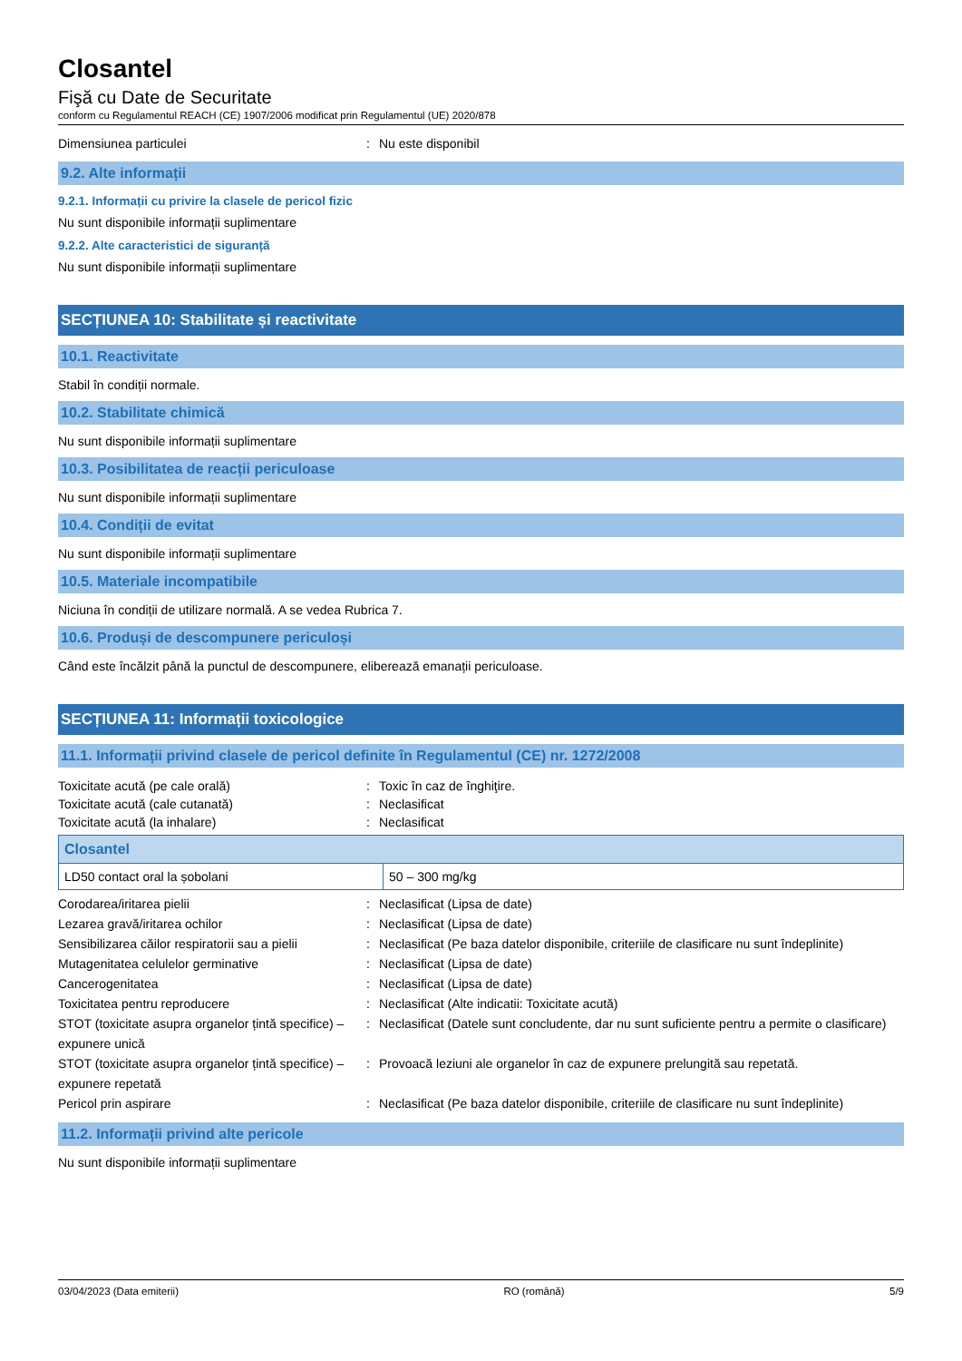Closantel
Fişă cu Date de Securitate
conform cu Regulamentul REACH (CE) 1907/2006 modificat prin Regulamentul (UE) 2020/878
Dimensiunea particulei: Nu este disponibil
9.2. Alte informații
9.2.1. Informații cu privire la clasele de pericol fizic
Nu sunt disponibile informații suplimentare
9.2.2. Alte caracteristici de siguranță
Nu sunt disponibile informații suplimentare
SECȚIUNEA 10: Stabilitate și reactivitate
10.1. Reactivitate
Stabil în condiții normale.
10.2. Stabilitate chimică
Nu sunt disponibile informații suplimentare
10.3. Posibilitatea de reacții periculoase
Nu sunt disponibile informații suplimentare
10.4. Condiții de evitat
Nu sunt disponibile informații suplimentare
10.5. Materiale incompatibile
Niciuna în condiții de utilizare normală. A se vedea Rubrica 7.
10.6. Produși de descompunere periculoși
Când este încălzit până la punctul de descompunere, eliberează emanații periculoase.
SECȚIUNEA 11: Informații toxicologice
11.1. Informații privind clasele de pericol definite în Regulamentul (CE) nr. 1272/2008
Toxicitate acută (pe cale orală): Toxic în caz de înghiţire. Toxicitate acută (cale cutanată): Neclasificat Toxicitate acută (la inhalare): Neclasificat
| Closantel | |
| --- | --- |
| LD50 contact oral la șobolani | 50 – 300 mg/kg |
Corodarea/iritarea pielii: Neclasificat (Lipsa de date) Lezarea gravă/iritarea ochilor: Neclasificat (Lipsa de date) Sensibilizarea căilor respiratorii sau a pielii: Neclasificat (Pe baza datelor disponibile, criteriile de clasificare nu sunt îndeplinite) Mutagenitatea celulelor germinative: Neclasificat (Lipsa de date) Cancerogenitatea: Neclasificat (Lipsa de date) Toxicitatea pentru reproducere: Neclasificat (Alte indicatii: Toxicitate acută) STOT (toxicitate asupra organelor țintă specifice) – expunere unică: Neclasificat (Datele sunt concludente, dar nu sunt suficiente pentru a permite o clasificare) STOT (toxicitate asupra organelor țintă specifice) – expunere repetată: Provoacă leziuni ale organelor în caz de expunere prelungită sau repetată. Pericol prin aspirare: Neclasificat (Pe baza datelor disponibile, criteriile de clasificare nu sunt îndeplinite)
11.2. Informații privind alte pericole
Nu sunt disponibile informații suplimentare
03/04/2023 (Data emiterii) RO (română) 5/9